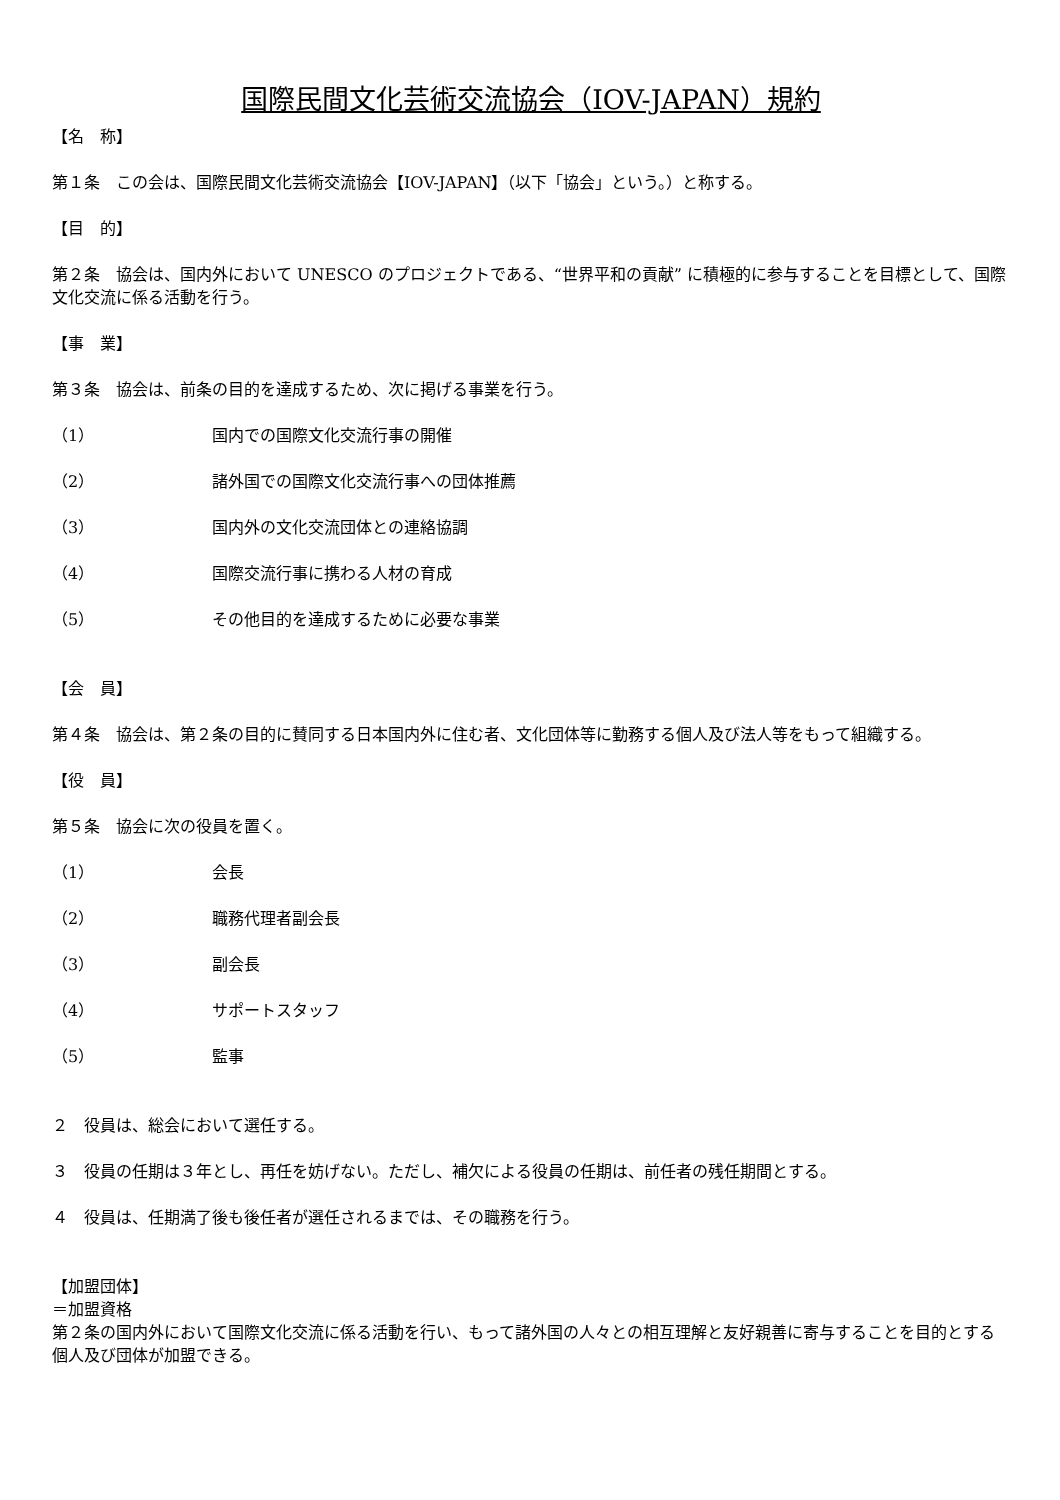国際民間文化芸術交流協会（IOV-JAPAN）規約
【名　称】
第１条　この会は、国際民間文化芸術交流協会【IOV-JAPAN】（以下「協会」という。）と称する。
【目　的】
第２条　協会は、国内外において UNESCO のプロジェクトである、“世界平和の貢献” に積極的に参与することを目標として、国際文化交流に係る活動を行う。
【事　業】
第３条　協会は、前条の目的を達成するため、次に掲げる事業を行う。
（1） 国内での国際文化交流行事の開催
（2） 諸外国での国際文化交流行事への団体推薦
（3） 国内外の文化交流団体との連絡協調
（4） 国際交流行事に携わる人材の育成
（5） その他目的を達成するために必要な事業
【会　員】
第４条　協会は、第２条の目的に賛同する日本国内外に住む者、文化団体等に勤務する個人及び法人等をもって組織する。
【役　員】
第５条　協会に次の役員を置く。
（1） 会長
（2） 職務代理者副会長
（3） 副会長
（4） サポートスタッフ
（5） 監事
２　役員は、総会において選任する。
３　役員の任期は３年とし、再任を妨げない。ただし、補欠による役員の任期は、前任者の残任期間とする。
４　役員は、任期満了後も後任者が選任されるまでは、その職務を行う。
【加盟団体】
＝加盟資格
第２条の国内外において国際文化交流に係る活動を行い、もって諸外国の人々との相互理解と友好親善に寄与することを目的とする個人及び団体が加盟できる。